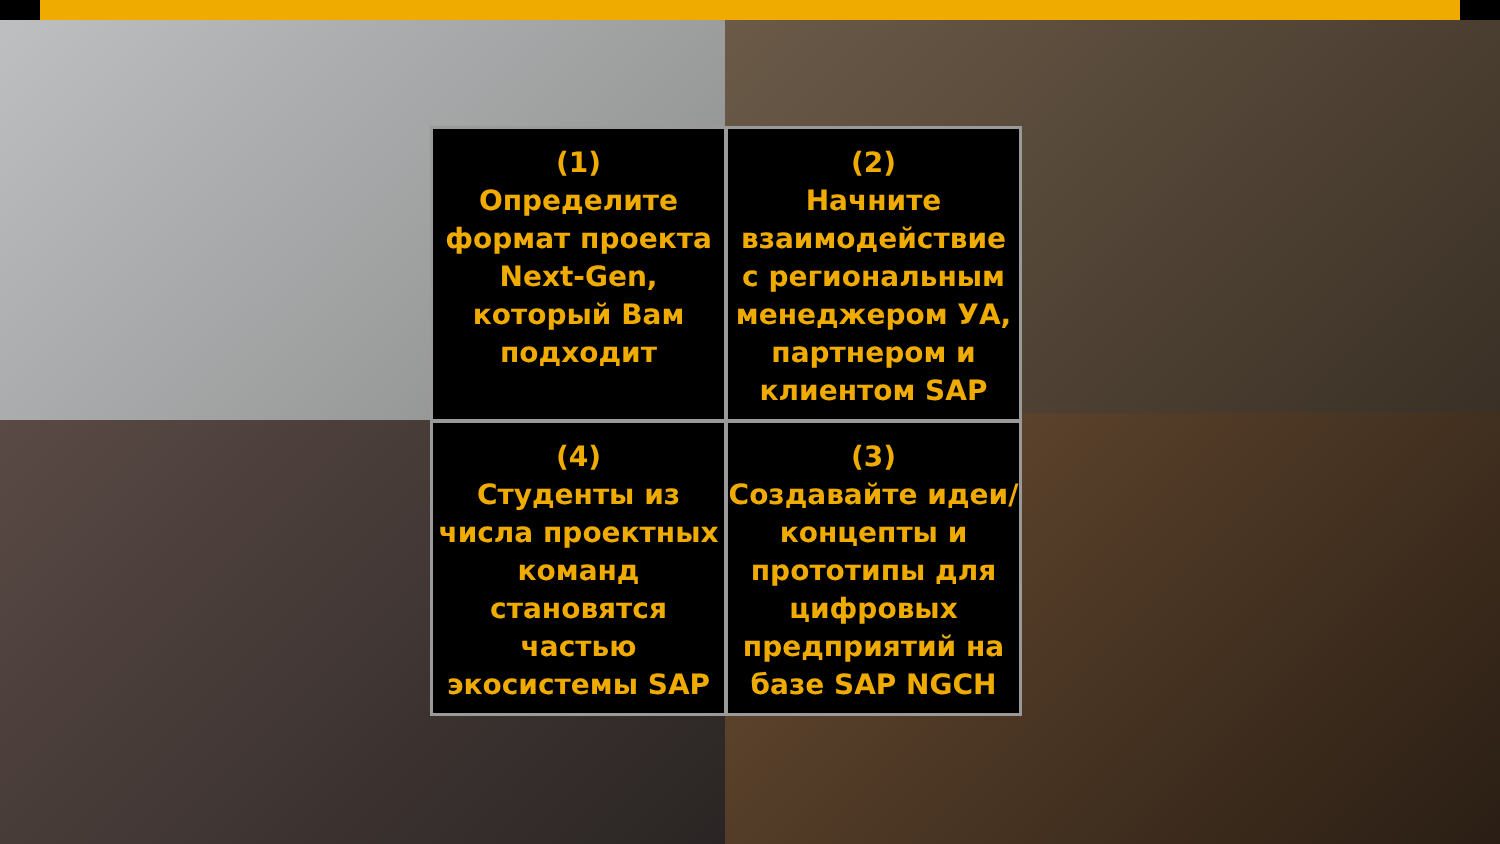(1)
Определите формат проекта Next-Gen, который Вам подходит
(2)
Начните взаимодействие с региональным менеджером УА, партнером и клиентом SAP
(4)
Студенты из числа проектных команд становятся частью экосистемы SAP
(3)
Создавайте идеи/концепты и прототипы для цифровых предприятий на базе SAP NGCH